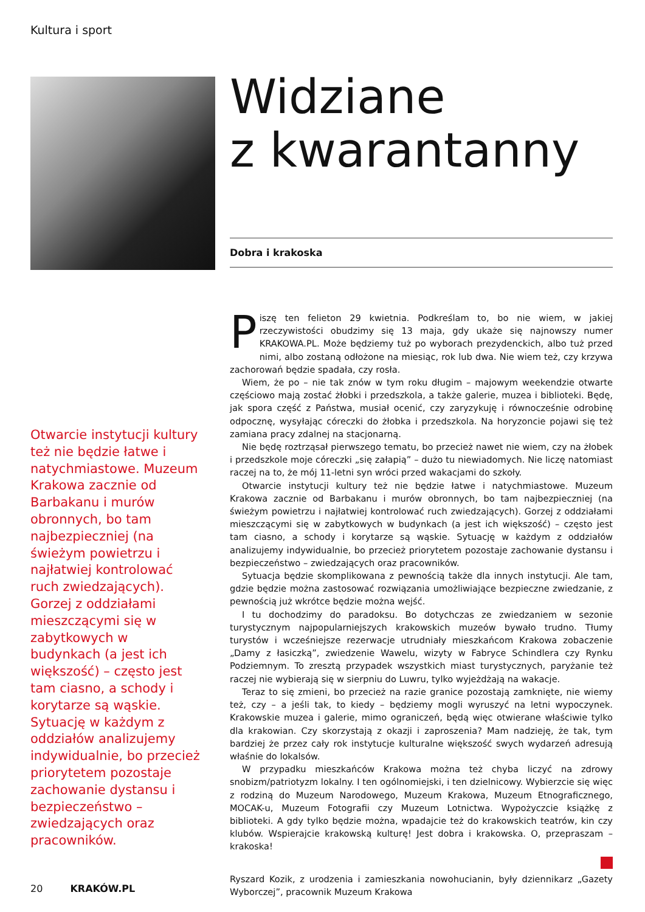Kultura i sport
Widziane
z kwarantanny
Dobra i krakoska
Otwarcie instytucji kultury też nie będzie łatwe i natychmiastowe. Muzeum Krakowa zacznie od Barbakanu i murów obronnych, bo tam najbezpieczniej (na świeżym powietrzu i najłatwiej kontrolować ruch zwiedzających). Gorzej z oddziałami mieszczącymi się w zabytkowych w budynkach (a jest ich większość) – często jest tam ciasno, a schody i korytarze są wąskie. Sytuację w każdym z oddziałów analizujemy indywidualnie, bo przecież priorytetem pozostaje zachowanie dystansu i bezpieczeństwo – zwiedzających oraz pracowników.
Piszę ten felieton 29 kwietnia. Podkreślam to, bo nie wiem, w jakiej rzeczywistości obudzimy się 13 maja, gdy ukaże się najnowszy numer KRAKOWA.PL. Może będziemy tuż po wyborach prezydenckich, albo tuż przed nimi, albo zostaną odłożone na miesiąc, rok lub dwa. Nie wiem też, czy krzywa zachorowań będzie spadała, czy rosła.
Wiem, że po – nie tak znów w tym roku długim – majowym weekendzie otwarte częściowo mają zostać żłobki i przedszkola, a także galerie, muzea i biblioteki. Będę, jak spora część z Państwa, musiał ocenić, czy zaryzykuję i równocześnie odrobinę odpocznę, wysyłając córeczki do żłobka i przedszkola. Na horyzoncie pojawi się też zamiana pracy zdalnej na stacjonarną.
Nie będę roztrząsał pierwszego tematu, bo przecież nawet nie wiem, czy na żłobek i przedszkole moje córeczki „się załapią” – dużo tu niewiadomych. Nie liczę natomiast raczej na to, że mój 11-letni syn wróci przed wakacjami do szkoły.
Otwarcie instytucji kultury też nie będzie łatwe i natychmiastowe. Muzeum Krakowa zacznie od Barbakanu i murów obronnych, bo tam najbezpieczniej (na świeżym powietrzu i najłatwiej kontrolować ruch zwiedzających). Gorzej z oddziałami mieszczącymi się w zabytkowych w budynkach (a jest ich większość) – często jest tam ciasno, a schody i korytarze są wąskie. Sytuację w każdym z oddziałów analizujemy indywidualnie, bo przecież priorytetem pozostaje zachowanie dystansu i bezpieczeństwo – zwiedzających oraz pracowników.
Sytuacja będzie skomplikowana z pewnością także dla innych instytucji. Ale tam, gdzie będzie można zastosować rozwiązania umożliwiające bezpieczne zwiedzanie, z pewnością już wkrótce będzie można wejść.
I tu dochodzimy do paradoksu. Bo dotychczas ze zwiedzaniem w sezonie turystycznym najpopularniejszych krakowskich muzeów bywało trudno. Tłumy turystów i wcześniejsze rezerwacje utrudniały mieszkańcom Krakowa zobaczenie „Damy z łasiczką”, zwiedzenie Wawelu, wizyty w Fabryce Schindlera czy Rynku Podziemnym. To zresztą przypadek wszystkich miast turystycznych, paryżanie też raczej nie wybierają się w sierpniu do Luwru, tylko wyjeżdżają na wakacje.
Teraz to się zmieni, bo przecież na razie granice pozostają zamknięte, nie wiemy też, czy – a jeśli tak, to kiedy – będziemy mogli wyruszyć na letni wypoczynek. Krakowskie muzea i galerie, mimo ograniczeń, będą więc otwierane właściwie tylko dla krakowian. Czy skorzystają z okazji i zaproszenia? Mam nadzieję, że tak, tym bardziej że przez cały rok instytucje kulturalne większość swych wydarzeń adresują właśnie do lokalsów.
W przypadku mieszkańców Krakowa można też chyba liczyć na zdrowy snobizm/patriotyzm lokalny. I ten ogólnomiejski, i ten dzielnicowy. Wybierzcie się więc z rodziną do Muzeum Narodowego, Muzeum Krakowa, Muzeum Etnograficznego, MOCAK-u, Muzeum Fotografii czy Muzeum Lotnictwa. Wypożyczcie książkę z biblioteki. A gdy tylko będzie można, wpadajcie też do krakowskich teatrów, kin czy klubów. Wspierajcie krakowską kulturę! Jest dobra i krakowska. O, przepraszam – krakoska!
Ryszard Kozik, z urodzenia i zamieszkania nowohucianin, były dziennikarz „Gazety Wyborczej”, pracownik Muzeum Krakowa
20 KRAKÓW.PL